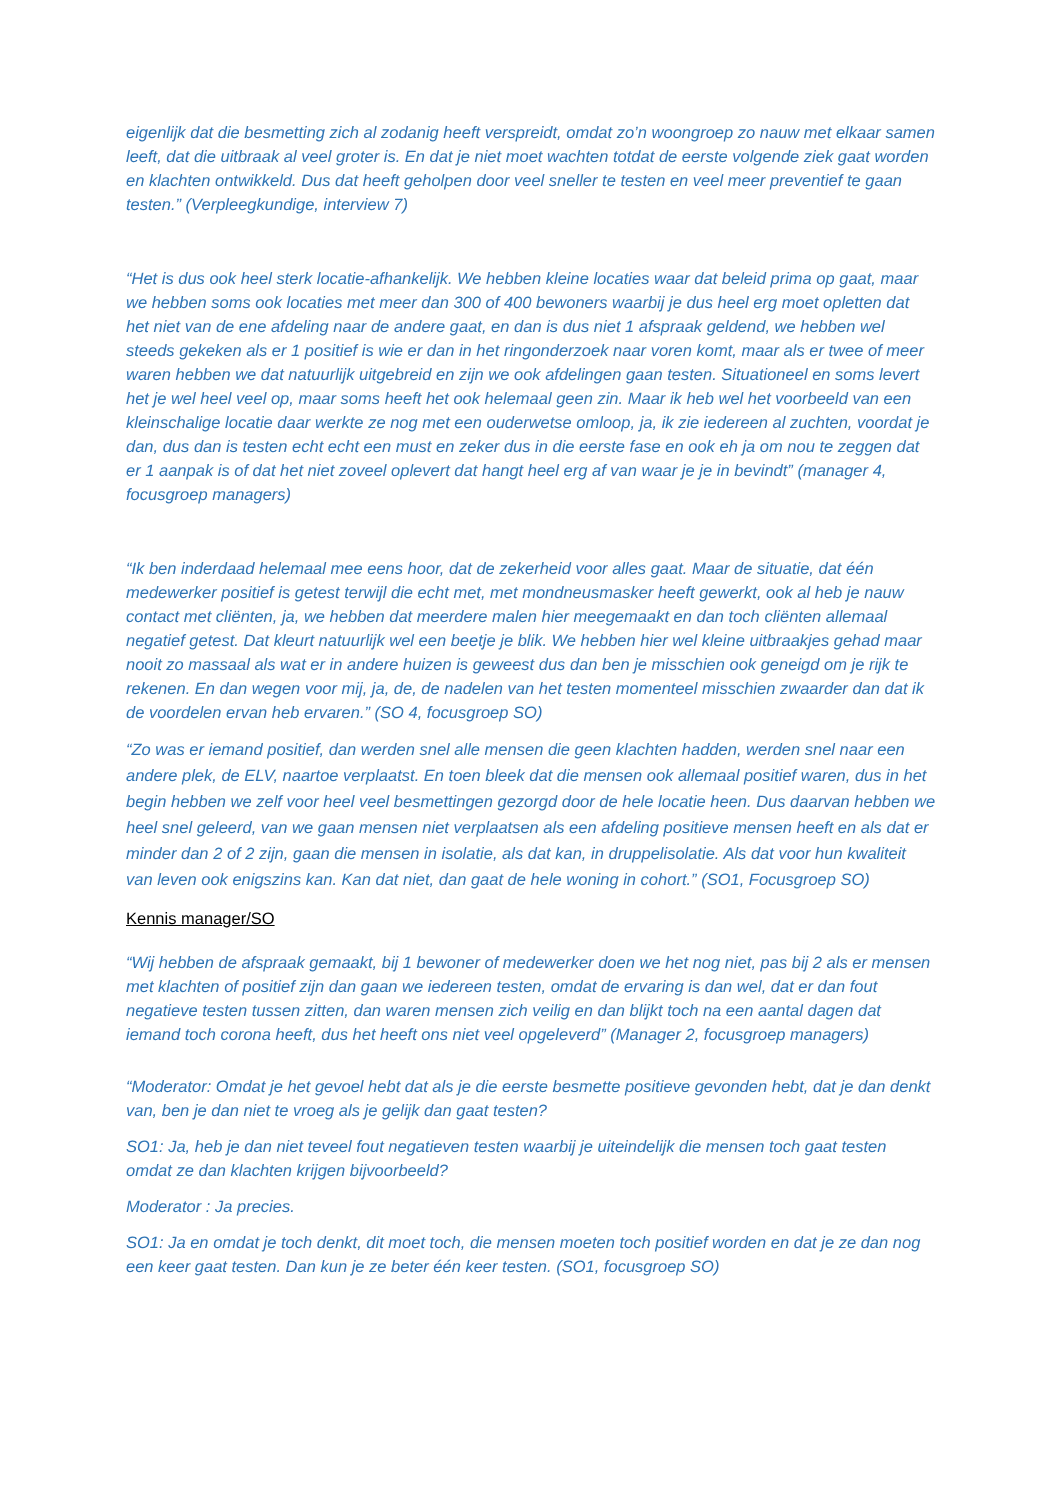eigenlijk dat die besmetting zich al zodanig heeft verspreidt, omdat zo’n woongroep zo nauw met elkaar samen leeft, dat die uitbraak al veel groter is. En dat je niet moet wachten totdat de eerste volgende ziek gaat worden en klachten ontwikkeld. Dus dat heeft geholpen door veel sneller te testen en veel meer preventief te gaan testen.” (Verpleegkundige, interview 7)
“Het is dus ook heel sterk locatie-afhankelijk. We hebben kleine locaties waar dat beleid prima op gaat, maar we hebben soms ook locaties met meer dan 300 of 400 bewoners waarbij je dus heel erg moet opletten dat het niet van de ene afdeling naar de andere gaat, en dan is dus niet 1 afspraak geldend, we hebben wel steeds gekeken als er 1 positief is wie er dan in het ringonderzoek naar voren komt, maar als er twee of meer waren hebben we dat natuurlijk uitgebreid en zijn we ook afdelingen gaan testen. Situationeel en soms levert het je wel heel veel op, maar soms heeft het ook helemaal geen zin. Maar ik heb wel het voorbeeld van een kleinschalige locatie daar werkte ze nog met een ouderwetse omloop, ja, ik zie iedereen al zuchten, voordat je dan, dus dan is testen echt echt een must en zeker dus in die eerste fase en ook eh ja om nou te zeggen dat er 1 aanpak is of dat het niet zoveel oplevert dat hangt heel erg af van waar je je in bevindt” (manager 4, focusgroep managers)
“Ik ben inderdaad helemaal mee eens hoor, dat de zekerheid voor alles gaat. Maar de situatie, dat één medewerker positief is getest terwijl die echt met, met mondneusmasker heeft gewerkt, ook al heb je nauw contact met cliënten, ja, we hebben dat meerdere malen hier meegemaakt en dan toch cliënten allemaal negatief getest. Dat kleurt natuurlijk wel een beetje je blik. We hebben hier wel kleine uitbraakjes gehad maar nooit zo massaal als wat er in andere huizen is geweest dus dan ben je misschien ook geneigd om je rijk te rekenen. En dan wegen voor mij, ja, de, de nadelen van het testen momenteel misschien zwaarder dan dat ik de voordelen ervan heb ervaren.” (SO 4, focusgroep SO)
“Zo was er iemand positief, dan werden snel alle mensen die geen klachten hadden, werden snel naar een andere plek, de ELV, naartoe verplaatst. En toen bleek dat die mensen ook allemaal positief waren, dus in het begin hebben we zelf voor heel veel besmettingen gezorgd door de hele locatie heen. Dus daarvan hebben we heel snel geleerd, van we gaan mensen niet verplaatsen als een afdeling positieve mensen heeft en als dat er minder dan 2 of 2 zijn, gaan die mensen in isolatie, als dat kan, in druppelisolatie. Als dat voor hun kwaliteit van leven ook enigszins kan. Kan dat niet, dan gaat de hele woning in cohort.” (SO1, Focusgroep SO)
Kennis manager/SO
“Wij hebben de afspraak gemaakt, bij 1 bewoner of medewerker doen we het nog niet, pas bij 2 als er mensen met klachten of positief zijn dan gaan we iedereen testen, omdat de ervaring is dan wel, dat er dan fout negatieve testen tussen zitten, dan waren mensen zich veilig en dan blijkt toch na een aantal dagen dat iemand toch corona heeft, dus het heeft ons niet veel opgeleverd” (Manager 2, focusgroep managers)
“Moderator: Omdat je het gevoel hebt dat als je die eerste besmette positieve gevonden hebt, dat je dan denkt van, ben je dan niet te vroeg als je gelijk dan gaat testen?
SO1: Ja, heb je dan niet teveel fout negatieven testen waarbij je uiteindelijk die mensen toch gaat testen omdat ze dan klachten krijgen bijvoorbeeld?
Moderator : Ja precies.
SO1: Ja en omdat je toch denkt, dit moet toch, die mensen moeten toch positief worden en dat je ze dan nog een keer gaat testen. Dan kun je ze beter één keer testen. (SO1, focusgroep SO)